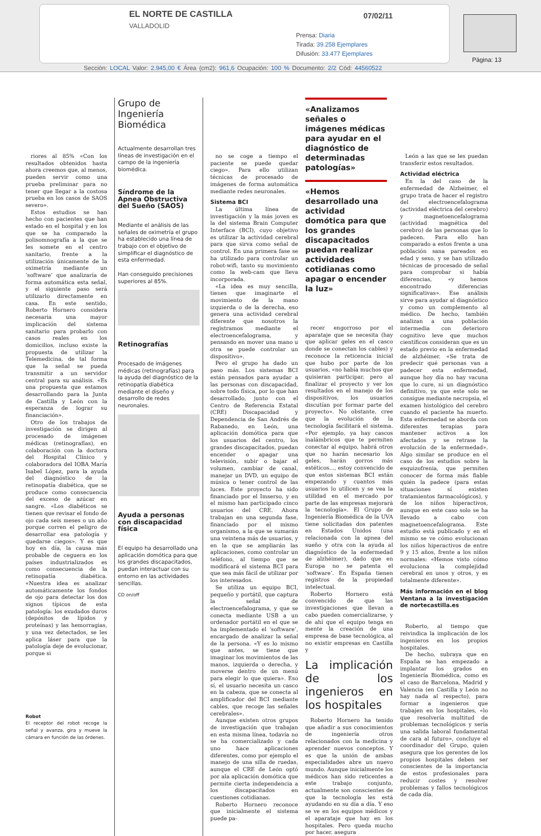EL NORTE DE CASTILLA
VALLADOLID
07/02/11
Prensa: Diaria
Tirada: 39.258 Ejemplares
Difusión: 33.477 Ejemplares
Página: 13
Sección: LOCAL Valor: 2.945,00 € Área (cm2): 961,6 Ocupación: 100 % Documento: 2/2 Cód: 44560522
riores al 85% «Con los resultados obtenidos hasta ahora creemos que, al menos, pueden servir como una prueba preliminar para no tener que llegar a la costosa prueba en los casos de SAOS severo».
Estos estudios se han hecho con pacientes que han estado en el hospital y en los que se ha comparado la polisomnografía a la que se les somete en el centro sanitario, frente a la utilización únicamente de la oximetría mediante un ‘software’ que analizaría de forma automática esta señal, y el siguiente paso será utilizarlo directamente en casa. En este sentido, Roberto Hornero considera necesaria una mayor implicación del sistema sanitario para probarlo con casos reales en los domicilios, incluso existe la propuesta de utilizar la Telemedicina, de tal forma que la señal se pueda transmitir a un servidor central para su análisis. «Es una propuesta que estamos desarrollando para la Junta de Castilla y León con la esperanza de lograr su financiación».
Otro de los trabajos de investigación se dirigen al procesado de imágenes médicas (retinografías), en colaboración con la doctora del Hospital Clínico y colaboradora del IOBA María Isabel López, para la ayuda del diagnóstico de la retinopatía diabética, que se produce como consecuencia del exceso de azúcar en sangre. «Los diabéticos se tienen que revisar el fondo de ojo cada seis meses o un año porque corren el peligro de desarrollar esa patología y quedarse ciegos». Y es que hoy en día, la causa más probable de ceguera en los países industrializados es como consecuencia de la retinopatía diabética. «Nuestra idea es analizar automáticamente los fondos de ojo para detectar los dos signos típicos de esta patología: los exudados duros (depósitos de lípidos y proteínas) y las hemorragias, y una vez detectados, se les aplica láser para que la patología deje de evolucionar, porque si
Robot
El receptor del robot recoge la señal y avanza, gira y mueve la cámara en función de las órdenes.
Grupo de Ingeniería Biomédica
Actualmente desarrollan tres líneas de investigación en el campo de la ingeniería biomédica.
Síndrome de la Apnea Obstructiva del Sueño (SAOS)
Mediante el análisis de las señales de oximetría el grupo ha establecido una línea de trabajo con el objetivo de simplificar el diagnóstico de esta enfermedad.
Han conseguido precisiones superiores al 85%.
Retinografías
Procesado de imágenes médicas (retinografías) para la ayuda del diagnóstico de la retinopatía diabética mediante el diseño y desarrollo de redes neuronales.
Ayuda a personas con discapacidad física
El equipo ha desarrollado una aplicación domótica para que los grandes discapacitados, puedan interactuar con su entorno en las actividades sencillas.
CD on/off
no se coge a tiempo el paciente se puede quedar ciego». Para ello utilizan técnicas de procesado de imágenes de forma automática mediante redes neuronales.
Sistema BCI
La última línea de investigación y la más joven es la del sistema Brain Computer Interface (BCI), cuyo objetivo es utilizar la actividad cerebral para que sirva como señal de control. En una primera fase se ha utilizado para controlar un robot-wifi, tanto su movimiento como la web-cam que lleva incorporada.
«La idea es muy sencilla, tienes que imaginarte el movimiento de la mano izquierda o de la derecha, eso genera una actividad cerebral diferente que nosotros la registramos mediante el electroencefalograma, y pensando en mover una mano u otra se puede controlar un dispositivo».
Pero el grupo ha dado un paso más. Los sistemas BCI están pensados para ayudar a las personas con discapacidad, sobre todo física, por lo que han desarrollado, junto con el Centro de Referencia Estatal (CRE) Discapacidad y Dependencia de San Andrés de Rabanedo, en León, una aplicación domótica para que los usuarios del centro, los grandes discapacitados, puedan encender o apagar una televisión, subir o bajar el volumen, cambiar de canal, manejar un DVD, un equipo de música o tener control de las luces. Este proyecto ha sido financiado por el Imserso, y en el mismo han participado cinco usuarios del CRE. Ahora trabajan en una segunda fase, financiado por el mismo organismo, a la que se sumarán una veintena más de usuarios, y en la que se ampliarán las aplicaciones, como controlar un teléfono, al tiempo que se modificará el sistema BCI para que sea más fácil de utilizar por los interesados.
Se utiliza un equipo BCI, pequeño y portátil, que captura la señal de electroencefalograma, y que se conecta mediante USB a un ordenador portátil en el que se ha implementado el ‘software’, encargado de analizar la señal de la persona. «Y es lo mismo que antes, se tiene que imaginar los movimientos de las manos, izquierda o derecha, y moverse dentro de un menú para elegir lo que quiera». Eso sí, el usuario necesita un casco en la cabeza, que se conecta al amplificador del BCI mediante cables, que recoge las señales cerebrales».
Aunque existen otros grupos de investigación que trabajan en esta misma línea, todavía no se ha comercializado y cada uno hace aplicaciones diferentes, como por ejemplo el manejo de una silla de ruedas, aunque el CRE de León optó por ala aplicación domótica que permite cierta independencia a los discapacitados en cuestiones cotidianas.
Roberto Hornero reconoce que inicialmente el sistema puede pa-
«Analizamos señales o imágenes médicas para ayudar en el diagnóstico de determinadas patologías»
«Hemos desarrollado una actividad domótica para que los grandes discapacitados puedan realizar actividades cotidianas como apagar o encender la luz»
recer engorroso por el aparataje que se necesita (hay que aplicar geles en el casco donde se conectan los cables) y reconoce la reticencia inicial que hubo por parte de los usuarios, «no había muchos que quisieran participar, pero al finalizar el proyecto y ver los resultados en el manejo de los dispositivos, los usuarios discutían por formar parte del proyecto». No obstante, cree que la evolución de la tecnología facilitará el sistema. «Por ejemplo, ya hay cascos inalámbricos que te permiten conectar al equipo, habrá otros que no harán necesario los geles, harán gorros más estéticos..., estoy convencido de que estos sistemas BCI están empezando y cuantos más usuarios lo utilicen y se vea la utilidad en el mercado por parte de las empresas mejorará la tecnología». El Grupo de Ingeniería Biomédica de la UVA tiene solicitadas dos patentes en Estados Unidos (una relacionada con la apnea del sueño y otra con la ayuda al diagnóstico de la enfermedad de alzhéimer), dado que en Europa no se patenta el ‘software’. En España tienen registros de la propiedad intelectual.
Roberto Hornero está convencido de que las investigaciones que llevan a cabo pueden comercializarse, y de ahí que el equipo tenga en mente la creación de una empresa de base tecnológica, al no existir empresas en Castilla y
La implicación de los ingenieros en los hospitales
Roberto Hornero ha tenido que añadir a sus conocimientos de ingeniería otros relacionados con la medicina y aprender nuevos conceptos. Y es que la unión de ambas especialidades abre un nuevo mundo. Aunque inicialmente los médicos han sido reticentes a este trabajo conjunto, actualmente son conscientes de que la tecnología les está ayudando en su día a día. Y eso se ve en los equipos médicos y el aparataje que hay en los hospitales. Pero queda mucho por hacer, asegura
León a las que se les puedan transferir estos resultados.
Actividad eléctrica
En la del caso de la enfermedad de Alzheimer, el grupo trata de hacer el registro del electroencefalograma (actividad eléctrica del cerebro) y magnetoencefalograma (actividad magnética del cerebro) de las personas que lo padecen. Para ello han comparado a estos frente a una población sana pareados en edad y sexo, y se han utilizado técnicas de procesado de señal para comprobar si había diferencias, «y hemos encontrado diferencias significativas». Ese análisis sirve para ayudar al diagnóstico y como un complemento al médico. De hecho, también analizan a una población intermedia con deterioro cognitivo leve que muchos científicos consideran que es un estado previo en la enfermedad de alzhéimer. «Se trata de predecir qué personas van a padecer esta enfermedad, aunque hoy día no hay vacuna que lo cure, ni un diagnóstico definitivo, ya que este solo se consigue mediante necropsia, el examen histológico del cerebro cuando el paciente ha muerto. Esta enfermedad se aborda con diferentes terapias para mantener activos a los afectados y se retrase la evolución de la enfermedad». Algo similar se produce en el caso de los estudios sobre la esquizofrenia, que permiten conocer de forma más fiable quién la padece (para estas situaciones sí existen tratamientos farmacológicos), y de los niños hiperactivos, aunque en este caso solo se ha llevado a cabo con magnetoencefalograma. Este estudio está publicado y en el mismo se ve cómo evolucionan los niños hiperactivos de entre 9 y 15 años, frente a los niños normales: «Hemos visto cómo evoluciona la complejidad cerebral en unos y otros, y es totalmente diferente».
Más información en el blog Ventana a la investigación de nortecastilla.es
Roberto, al tiempo que reivindica la implicación de los ingenieros en los propios hospitales.
De hecho, subraya que en España se han empezado a implantar los grados en Ingeniería Biomédica, como es el caso de Barcelona, Madrid y Valencia (en Castilla y León no hay nada al respecto), para formar a ingenieros que trabajen en los hospitales, «lo que resolvería multitud de problemas tecnológicos y sería una salida laboral fundamental de cara al futuro», concluye el coordinador del Grupo, quien asegura que los gerentes de los propios hospitales deben ser conscientes de la importancia de estos profesionales para reducir costes y resolver problemas y fallos tecnológicos de cada día.